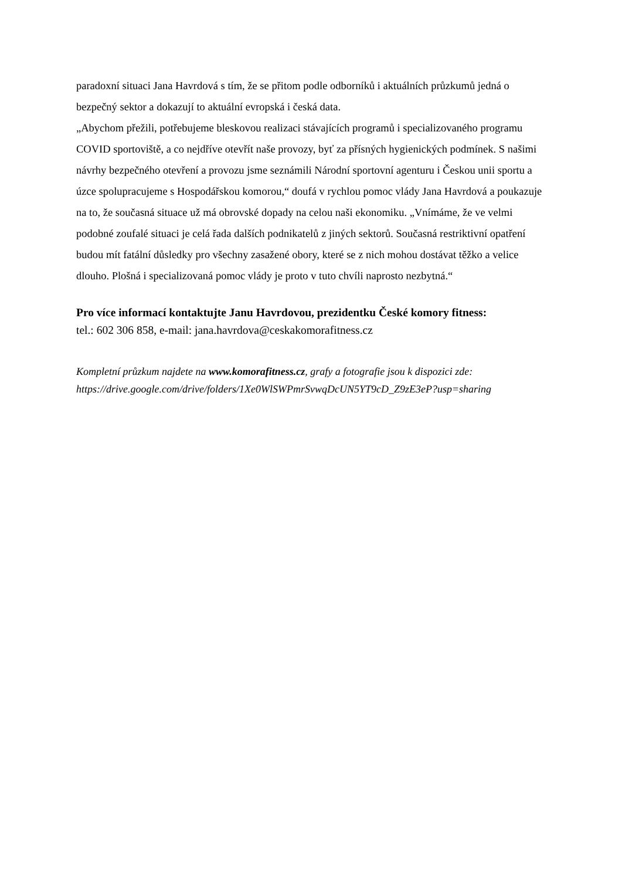paradoxní situaci Jana Havrdová s tím, že se přitom podle odborníků i aktuálních průzkumů jedná o bezpečný sektor a dokazují to aktuální evropská i česká data.
„Abychom přežili, potřebujeme bleskovou realizaci stávajících programů i specializovaného programu COVID sportoviště, a co nejdříve otevřít naše provozy, byť za přísných hygienických podmínek. S našimi návrhy bezpečného otevření a provozu jsme seznámili Národní sportovní agenturu i Českou unii sportu a úzce spolupracujeme s Hospodářskou komorou,“ doufá v rychlou pomoc vlády Jana Havrdová a poukazuje na to, že současná situace už má obrovské dopady na celou naši ekonomiku. „Vnímáme, že ve velmi podobné zoufalé situaci je celá řada dalších podnikatelů z jiných sektorů. Současná restriktivní opatření budou mít fatální důsledky pro všechny zasažené obory, které se z nich mohou dostávat těžko a velice dlouho. Plošná i specializovaná pomoc vlády je proto v tuto chvíli naprosto nezbytná.“
Pro více informací kontaktujte Janu Havrdovou, prezidentku České komory fitness:
tel.: 602 306 858, e-mail: jana.havrdova@ceskakomorafitness.cz
Kompletní průzkum najdete na www.komorafitness.cz, grafy a fotografie jsou k dispozici zde: https://drive.google.com/drive/folders/1Xe0WlSWPmrSvwqDcUN5YT9cD_Z9zE3eP?usp=sharing